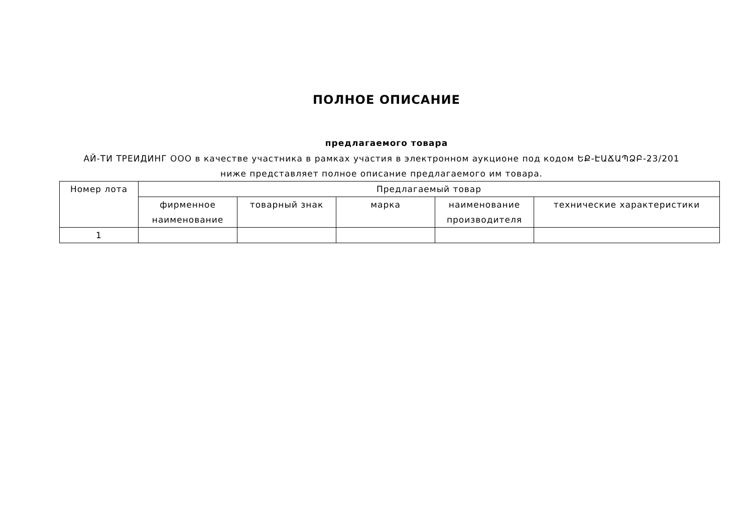ПОЛНОЕ ОПИСАНИЕ
предлагаемого товара
АЙ-ТИ ТРЕИДИНГ ООО в качестве участника в рамках участия в электронном аукционе под кодом ԵՔ-ԷԱՃԱՊՁԲ-23/201 ниже представляет полное описание предлагаемого им товара.
| Номер лота | Предлагаемый товар | | | | |
| --- | --- | --- | --- | --- | --- |
| | фирменное наименование | товарный знак | марка | наименование производителя | технические характеристики |
| 1 | | | | | |